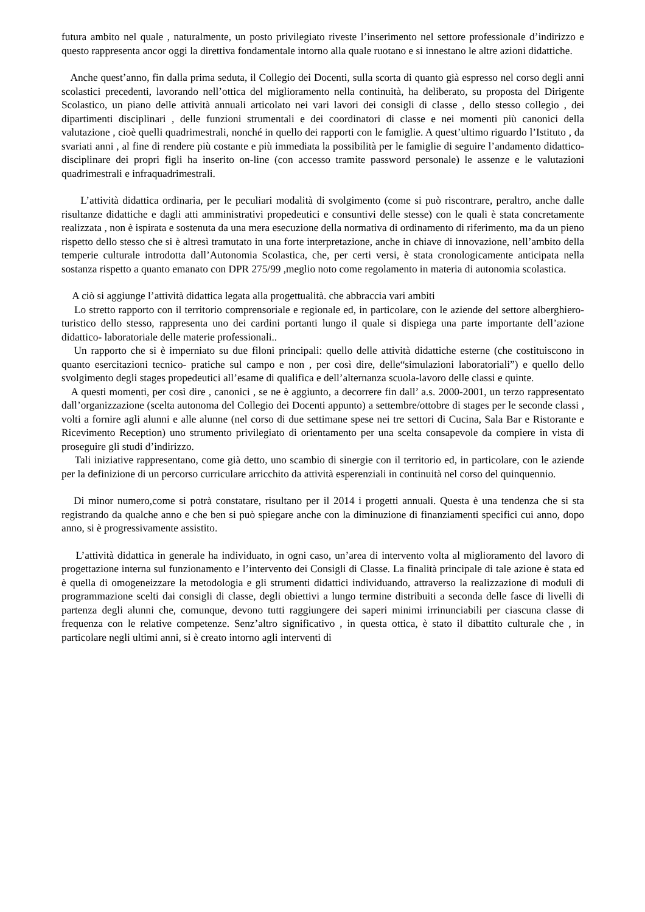futura ambito nel quale , naturalmente, un posto privilegiato riveste l’inserimento nel settore professionale d’indirizzo e questo rappresenta ancor oggi la direttiva fondamentale intorno alla quale ruotano e si innestano le altre azioni didattiche.
Anche quest’anno, fin dalla prima seduta, il Collegio dei Docenti, sulla scorta di quanto già espresso nel corso degli anni scolastici precedenti, lavorando nell’ottica del miglioramento nella continuità, ha deliberato, su proposta del Dirigente Scolastico, un piano delle attività annuali articolato nei vari lavori dei consigli di classe , dello stesso collegio , dei dipartimenti disciplinari , delle funzioni strumentali e dei coordinatori di classe e nei momenti più canonici della valutazione , cioè quelli quadrimestrali, nonché in quello dei rapporti con le famiglie. A quest’ultimo riguardo l’Istituto , da svariati anni , al fine di rendere più costante e più immediata la possibilità per le famiglie di seguire l’andamento didattico-disciplinare dei propri figli ha inserito on-line (con accesso tramite password personale) le assenze e le valutazioni quadrimestrali e infraquadrimestrali.
L’attività didattica ordinaria, per le peculiari modalità di svolgimento (come si può riscontrare, peraltro, anche dalle risultanze didattiche e dagli atti amministrativi propedeutici e consuntivi delle stesse) con le quali è stata concretamente realizzata , non è ispirata e sostenuta da una mera esecuzione della normativa di ordinamento di riferimento, ma da un pieno rispetto dello stesso che si è altresì tramutato in una forte interpretazione, anche in chiave di innovazione, nell’ambito della temperie culturale introdotta dall’Autonomia Scolastica, che, per certi versi, è stata cronologicamente anticipata nella sostanza rispetto a quanto emanato con DPR 275/99 ,meglio noto come regolamento in materia di autonomia scolastica.
A ciò si aggiunge l’attività didattica legata alla progettualità. che abbraccia vari ambiti
Lo stretto rapporto con il territorio comprensoriale e regionale ed, in particolare, con le aziende del settore alberghiero-turistico dello stesso, rappresenta uno dei cardini portanti lungo il quale si dispiega una parte importante dell’azione didattico- laboratoriale delle materie professionali..
Un rapporto che si è imperniato su due filoni principali: quello delle attività didattiche esterne (che costituiscono in quanto esercitazioni tecnico- pratiche sul campo e non , per così dire, delle“simulazioni laboratoriali”) e quello dello svolgimento degli stages propedeutici all’esame di qualifica e dell’alternanza scuola-lavoro delle classi e quinte.
A questi momenti, per così dire , canonici , se ne è aggiunto, a decorrere fin dall’ a.s. 2000-2001, un terzo rappresentato dall’organizzazione (scelta autonoma del Collegio dei Docenti appunto) a settembre/ottobre di stages per le seconde classi , volti a fornire agli alunni e alle alunne (nel corso di due settimane spese nei tre settori di Cucina, Sala Bar e Ristorante e Ricevimento Reception) uno strumento privilegiato di orientamento per una scelta consapevole da compiere in vista di proseguire gli studi d’indirizzo.
Tali iniziative rappresentano, come già detto, uno scambio di sinergie con il territorio ed, in particolare, con le aziende per la definizione di un percorso curriculare arricchito da attività esperenziali in continuità nel corso del quinquennio.
Di minor numero,come si potrà constatare, risultano per il 2014 i progetti annuali. Questa è una tendenza che si sta registrando da qualche anno e che ben si può spiegare anche con la diminuzione di finanziamenti specifici cui anno, dopo anno, si è progressivamente assistito.
L’attività didattica in generale ha individuato, in ogni caso, un’area di intervento volta al miglioramento del lavoro di progettazione interna sul funzionamento e l’intervento dei Consigli di Classe. La finalità principale di tale azione è stata ed è quella di omogeneizzare la metodologia e gli strumenti didattici individuando, attraverso la realizzazione di moduli di programmazione scelti dai consigli di classe, degli obiettivi a lungo termine distribuiti a seconda delle fasce di livelli di partenza degli alunni che, comunque, devono tutti raggiungere dei saperi minimi irrinunciabili per ciascuna classe di frequenza con le relative competenze. Senz’altro significativo , in questa ottica, è stato il dibattito culturale che , in particolare negli ultimi anni, si è creato intorno agli interventi di